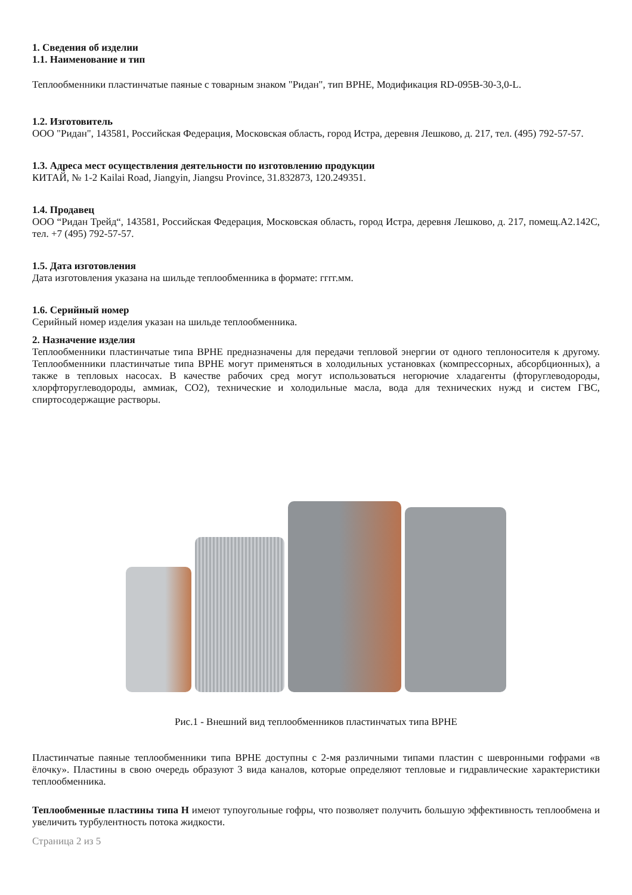1. Сведения об изделии
1.1. Наименование и тип
Теплообменники пластинчатые паяные с товарным знаком "Ридан", тип BPHE, Модификация RD-095B-30-3,0-L.
1.2. Изготовитель
ООО "Ридан", 143581, Российская Федерация, Московская область, город Истра, деревня Лешково, д. 217, тел. (495) 792-57-57.
1.3. Адреса мест осуществления деятельности по изготовлению продукции
КИТАЙ, № 1-2 Kailai Road, Jiangyin, Jiangsu Province, 31.832873, 120.249351.
1.4. Продавец
ООО “Ридан Трейд“, 143581, Российская Федерация, Московская область, город Истра, деревня Лешково, д. 217, помещ.А2.142С, тел. +7 (495) 792-57-57.
1.5. Дата изготовления
Дата изготовления указана на шильде теплообменника в формате: гггг.мм.
1.6. Серийный номер
Серийный номер изделия указан на шильде теплообменника.
2. Назначение изделия
Теплообменники пластинчатые типа BPHE предназначены для передачи тепловой энергии от одного теплоносителя к другому. Теплообменники пластинчатые типа BPHE могут применяться в холодильных установках (компрессорных, абсорбционных), а также в тепловых насосах. В качестве рабочих сред могут использоваться негорючие хладагенты (фторуглеводороды, хлорфторуглеводороды, аммиак, CO2), технические и холодильные масла, вода для технических нужд и систем ГВС, спиртосодержащие растворы.
Рис.1 - Внешний вид теплообменников пластинчатых типа BPHE
Пластинчатые паяные теплообменники типа BPHE доступны с 2-мя различными типами пластин с шевронными гофрами «в ёлочку». Пластины в свою очередь образуют 3 вида каналов, которые определяют тепловые и гидравлические характеристики теплообменника.
Теплообменные пластины типа H имеют тупоугольные гофры, что позволяет получить большую эффективность теплообмена и увеличить турбулентность потока жидкости.
Страница 2 из 5